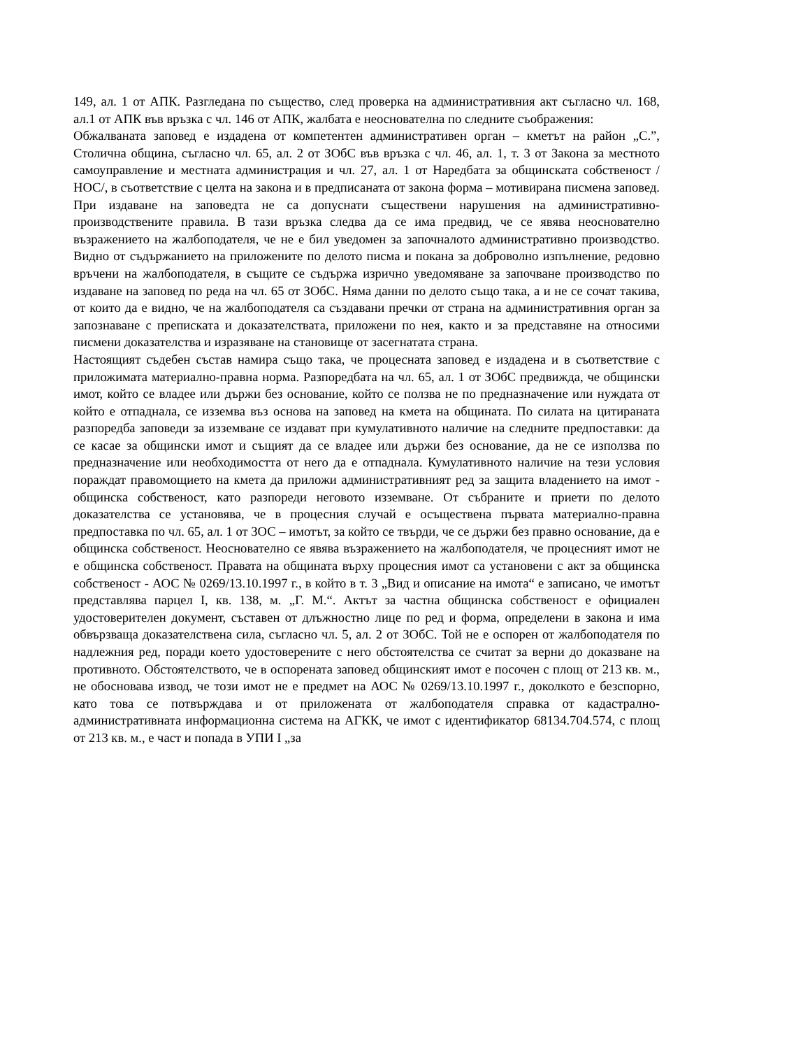149, ал. 1 от АПК. Разгледана по същество, след проверка на административния акт съгласно чл. 168, ал.1 от АПК във връзка с чл. 146 от АПК, жалбата е неоснователна по следните съображения:
Обжалваната заповед е издадена от компетентен административен орган – кметът на район „С.”, Столична община, съгласно чл. 65, ал. 2 от ЗОбС във връзка с чл. 46, ал. 1, т. 3 от Закона за местното самоуправление и местната администрация и чл. 27, ал. 1 от Наредбата за общинската собственост /НОС/, в съответствие с целта на закона и в предписаната от закона форма – мотивирана писмена заповед. При издаване на заповедта не са допуснати съществени нарушения на административно-производствените правила. В тази връзка следва да се има предвид, че се явява неоснователно възражението на жалбоподателя, че не е бил уведомен за започналото административно производство. Видно от съдържанието на приложените по делото писма и покана за доброволно изпълнение, редовно връчени на жалбоподателя, в същите се съдържа изрично уведомяване за започване производство по издаване на заповед по реда на чл. 65 от ЗОбС. Няма данни по делото също така, а и не се сочат такива, от които да е видно, че на жалбоподателя са създавани пречки от страна на административния орган за запознаване с преписката и доказателствата, приложени по нея, както и за представяне на относими писмени доказателства и изразяване на становище от засегнатата страна.
Настоящият съдебен състав намира също така, че процесната заповед е издадена и в съответствие с приложимата материално-правна норма. Разпоредбата на чл. 65, ал. 1 от ЗОбС предвижда, че общински имот, който се владее или държи без основание, който се ползва не по предназначение или нуждата от който е отпаднала, се изземва въз основа на заповед на кмета на общината. По силата на цитираната разпоредба заповеди за изземване се издават при кумулативното наличие на следните предпоставки: да се касае за общински имот и същият да се владее или държи без основание, да не се използва по предназначение или необходимостта от него да е отпаднала. Кумулативното наличие на тези условия пораждат правомощието на кмета да приложи административният ред за защита владението на имот - общинска собственост, като разпореди неговото изземване. От събраните и приети по делото доказателства се установява, че в процесния случай е осъществена първата материално-правна предпоставка по чл. 65, ал. 1 от ЗОС – имотът, за който се твърди, че се държи без правно основание, да е общинска собственост. Неоснователно се явява възражението на жалбоподателя, че процесният имот не е общинска собственост. Правата на общината върху процесния имот са установени с акт за общинска собственост - АОС № 0269/13.10.1997 г., в който в т. 3 „Вид и описание на имота“ е записано, че имотът представлява парцел I, кв. 138, м. „Г. М.“. Актът за частна общинска собственост е официален удостоверителен документ, съставен от длъжностно лице по ред и форма, определени в закона и има обвързваща доказателствена сила, съгласно чл. 5, ал. 2 от ЗОбС. Той не е оспорен от жалбоподателя по надлежния ред, поради което удостоверените с него обстоятелства се считат за верни до доказване на противното. Обстоятелството, че в оспорената заповед общинският имот е посочен с площ от 213 кв. м., не обосновава извод, че този имот не е предмет на АОС № 0269/13.10.1997 г., доколкото е безспорно, като това се потвърждава и от приложената от жалбоподателя справка от кадастрално-административната информационна система на АГКК, че имот с идентификатор 68134.704.574, с площ от 213 кв. м., е част и попада в УПИ I „за